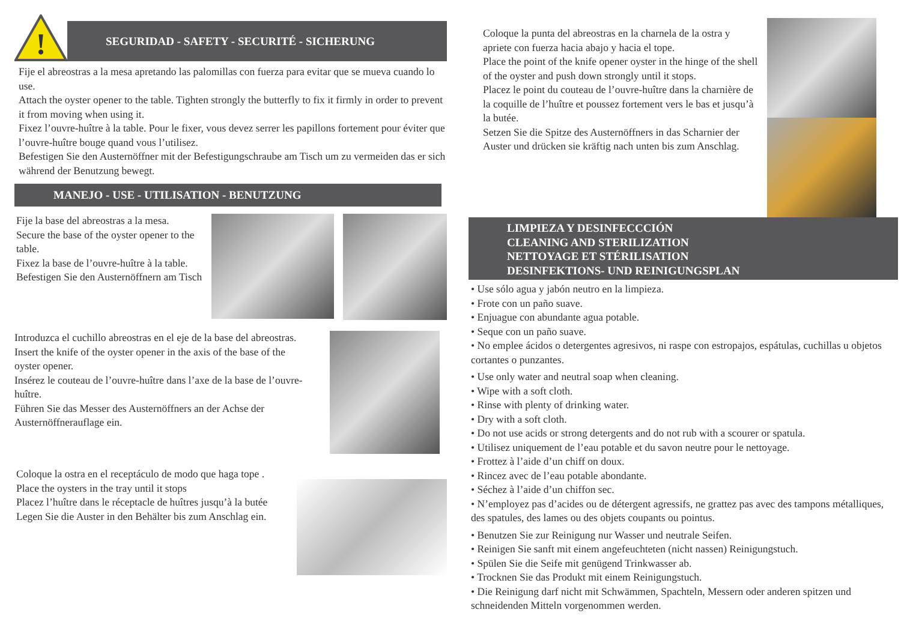!
SEGURIDAD - SAFETY - SECURITÉ - SICHERUNG
Fije el abreostras a la mesa apretando las palomillas con fuerza para evitar que se mueva cuando lo use.
Attach the oyster opener to the table. Tighten strongly the butterfly to fix it firmly in order to prevent it from moving when using it.
Fixez l’ouvre-huître à la table. Pour le fixer, vous devez serrer les papillons fortement pour éviter que l’ouvre-huître bouge quand vous l’utilisez.
Befestigen Sie den Austernöffner mit der Befestigungschraube am Tisch um zu vermeiden das er sich während der Benutzung bewegt.
MANEJO - USE - UTILISATION - BENUTZUNG
Fije la base del abreostras a la mesa.
Secure the base of the oyster opener to the table.
Fixez la base de l’ouvre-huître à la table.
Befestigen Sie den Austernöffnern am Tisch
Introduzca el cuchillo abreostras en el eje de la base del abreostras.
Insert the knife of the oyster opener in the axis of the base of the oyster opener.
Insérez le couteau de l’ouvre-huître dans l’axe de la base de l’ouvre-huître.
Führen Sie das Messer des Austernöffners an der Achse der Austernöffnerauflage ein.
Coloque la ostra en el receptáculo de modo que haga tope .
Place the oysters in the tray until it stops
Placez l’huître dans le réceptacle de huîtres jusqu’à la butée
Legen Sie die Auster in den Behälter bis zum Anschlag ein.
Coloque la punta del abreostras en la charnela de la ostra y apriete con fuerza hacia abajo y hacia el tope.
Place the point of the knife opener oyster in the hinge of the shell of the oyster and push down strongly until it stops.
Placez le point du couteau de l’ouvre-huître dans la charnière de la coquille de l’huître et poussez fortement vers le bas et jusqu’à la butée.
Setzen Sie die Spitze des Austernöffners in das Scharnier der Auster und drücken sie kräftig nach unten bis zum Anschlag.
LIMPIEZA Y DESINFECCCIÓN
CLEANING AND STERILIZATION
NETTOYAGE ET STÉRILISATION
DESINFEKTIONS- UND REINIGUNGSPLAN
• Use sólo agua y jabón neutro en la limpieza.
• Frote con un paño suave.
• Enjuague con abundante agua potable.
• Seque con un paño suave.
• No emplee ácidos o detergentes agresivos, ni raspe con estropajos, espátulas, cuchillas u objetos cortantes o punzantes.
• Use only water and neutral soap when cleaning.
• Wipe with a soft cloth.
• Rinse with plenty of drinking water.
• Dry with a soft cloth.
• Do not use acids or strong detergents and do not rub with a scourer or spatula.
• Utilisez uniquement de l’eau potable et du savon neutre pour le nettoyage.
• Frottez à l’aide d’un chiff on doux.
• Rincez avec de l’eau potable abondante.
• Séchez à l’aide d’un chiffon sec.
• N’employez pas d’acides ou de détergent agressifs, ne grattez pas avec des tampons métalliques, des spatules, des lames ou des objets coupants ou pointus.
• Benutzen Sie zur Reinigung nur Wasser und neutrale Seifen.
• Reinigen Sie sanft mit einem angefeuchteten (nicht nassen) Reinigungstuch.
• Spülen Sie die Seife mit genügend Trinkwasser ab.
• Trocknen Sie das Produkt mit einem Reinigungstuch.
• Die Reinigung darf nicht mit Schwämmen, Spachteln, Messern oder anderen spitzen und schneidenden Mitteln vorgenommen werden.